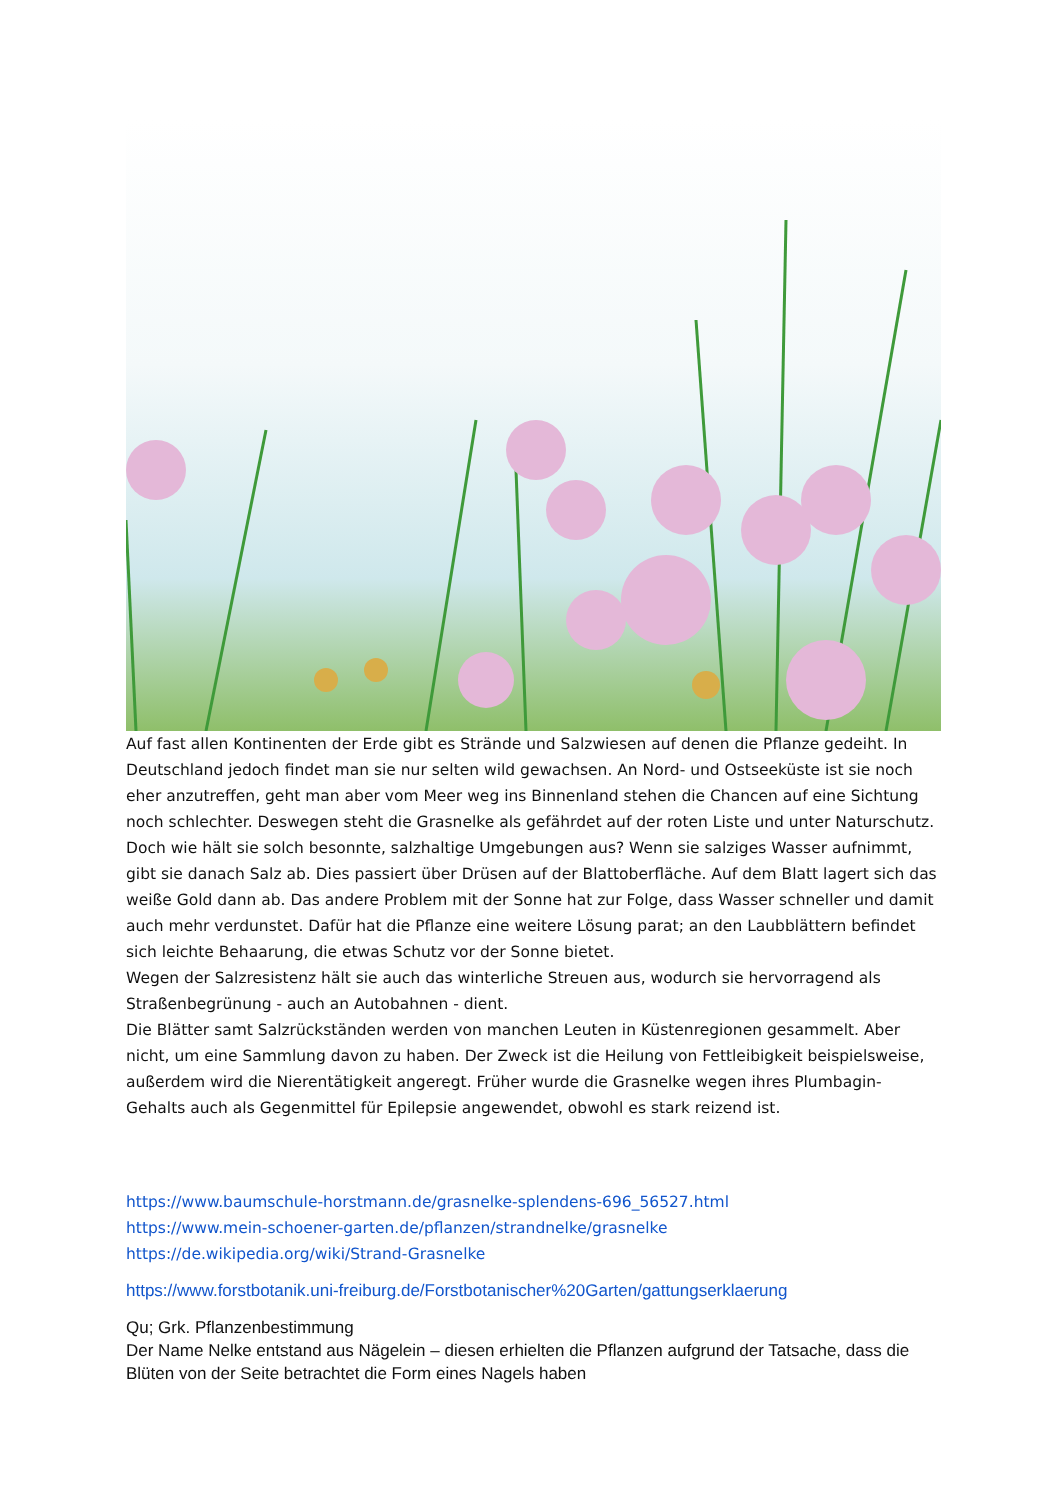Auf fast allen Kontinenten der Erde gibt es Strände und Salzwiesen auf denen die Pflanze gedeiht. In Deutschland jedoch findet man sie nur selten wild gewachsen. An Nord- und Ostseeküste ist sie noch eher anzutreffen, geht man aber vom Meer weg ins Binnenland stehen die Chancen auf eine Sichtung noch schlechter. Deswegen steht die Grasnelke als gefährdet auf der roten Liste und unter Naturschutz.
Doch wie hält sie solch besonnte, salzhaltige Umgebungen aus? Wenn sie salziges Wasser aufnimmt, gibt sie danach Salz ab. Dies passiert über Drüsen auf der Blattoberfläche. Auf dem Blatt lagert sich das weiße Gold dann ab. Das andere Problem mit der Sonne hat zur Folge, dass Wasser schneller und damit auch mehr verdunstet. Dafür hat die Pflanze eine weitere Lösung parat; an den Laubblättern befindet sich leichte Behaarung, die etwas Schutz vor der Sonne bietet.
Wegen der Salzresistenz hält sie auch das winterliche Streuen aus, wodurch sie hervorragend als Straßenbegrünung - auch an Autobahnen - dient.
Die Blätter samt Salzrückständen werden von manchen Leuten in Küstenregionen gesammelt. Aber nicht, um eine Sammlung davon zu haben. Der Zweck ist die Heilung von Fettleibigkeit beispielsweise, außerdem wird die Nierentätigkeit angeregt. Früher wurde die Grasnelke wegen ihres Plumbagin-Gehalts auch als Gegenmittel für Epilepsie angewendet, obwohl es stark reizend ist.
https://www.baumschule-horstmann.de/grasnelke-splendens-696_56527.html
https://www.mein-schoener-garten.de/pflanzen/strandnelke/grasnelke
https://de.wikipedia.org/wiki/Strand-Grasnelke
https://www.forstbotanik.uni-freiburg.de/Forstbotanischer%20Garten/gattungserklaerung
Qu; Grk. Pflanzenbestimmung
Der Name Nelke entstand aus Nägelein – diesen erhielten die Pflanzen aufgrund der Tatsache, dass die Blüten von der Seite betrachtet die Form eines Nagels haben